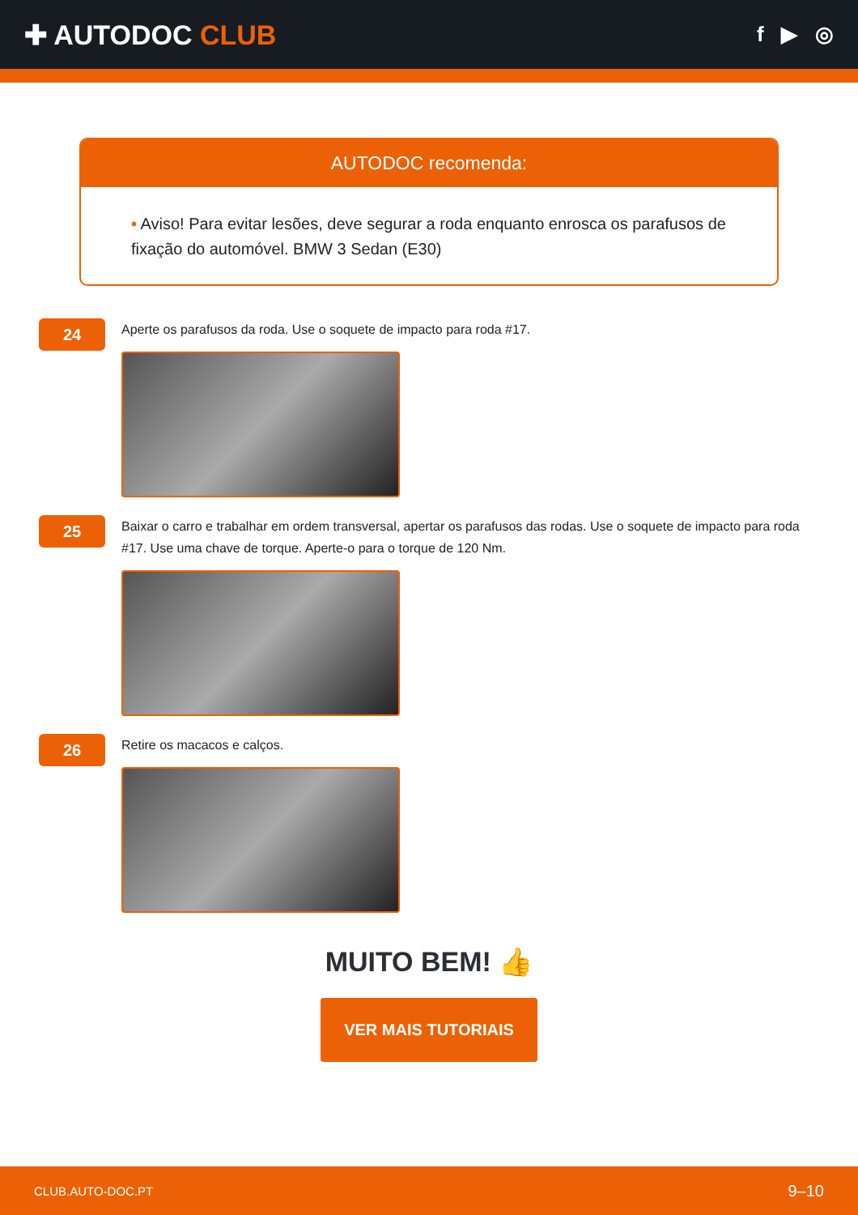✚ AUTODOC CLUB
f ▶ ◎
AUTODOC recomenda:
• Aviso! Para evitar lesões, deve segurar a roda enquanto enrosca os parafusos de fixação do automóvel. BMW 3 Sedan (E30)
24
Aperte os parafusos da roda. Use o soquete de impacto para roda #17.
25
Baixar o carro e trabalhar em ordem transversal, apertar os parafusos das rodas. Use o soquete de impacto para roda #17. Use uma chave de torque. Aperte-o para o torque de 120 Nm.
26
Retire os macacos e calços.
MUITO BEM! 👍
VER MAIS TUTORIAIS
CLUB.AUTO-DOC.PT 9–10